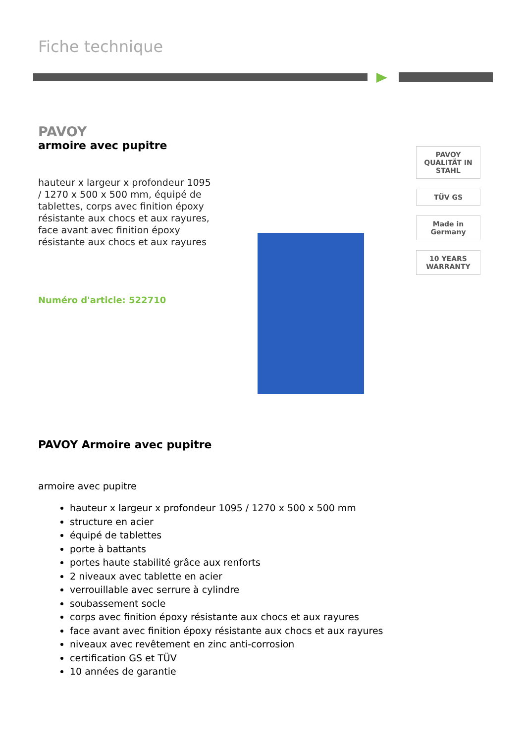Fiche technique
PAVOY
armoire avec pupitre
hauteur x largeur x profondeur 1095 / 1270 x 500 x 500 mm, équipé de tablettes, corps avec finition époxy résistante aux chocs et aux rayures, face avant avec finition époxy résistante aux chocs et aux rayures
Numéro d'article: 522710
PAVOY
QUALITÄT IN STAHL
TÜV GS
Made in Germany
10 YEARS WARRANTY
PAVOY Armoire avec pupitre
armoire avec pupitre
hauteur x largeur x profondeur 1095 / 1270 x 500 x 500 mm
structure en acier
équipé de tablettes
porte à battants
portes haute stabilité grâce aux renforts
2 niveaux avec tablette en acier
verrouillable avec serrure à cylindre
soubassement socle
corps avec finition époxy résistante aux chocs et aux rayures
face avant avec finition époxy résistante aux chocs et aux rayures
niveaux avec revêtement en zinc anti-corrosion
certification GS et TÜV
10 années de garantie